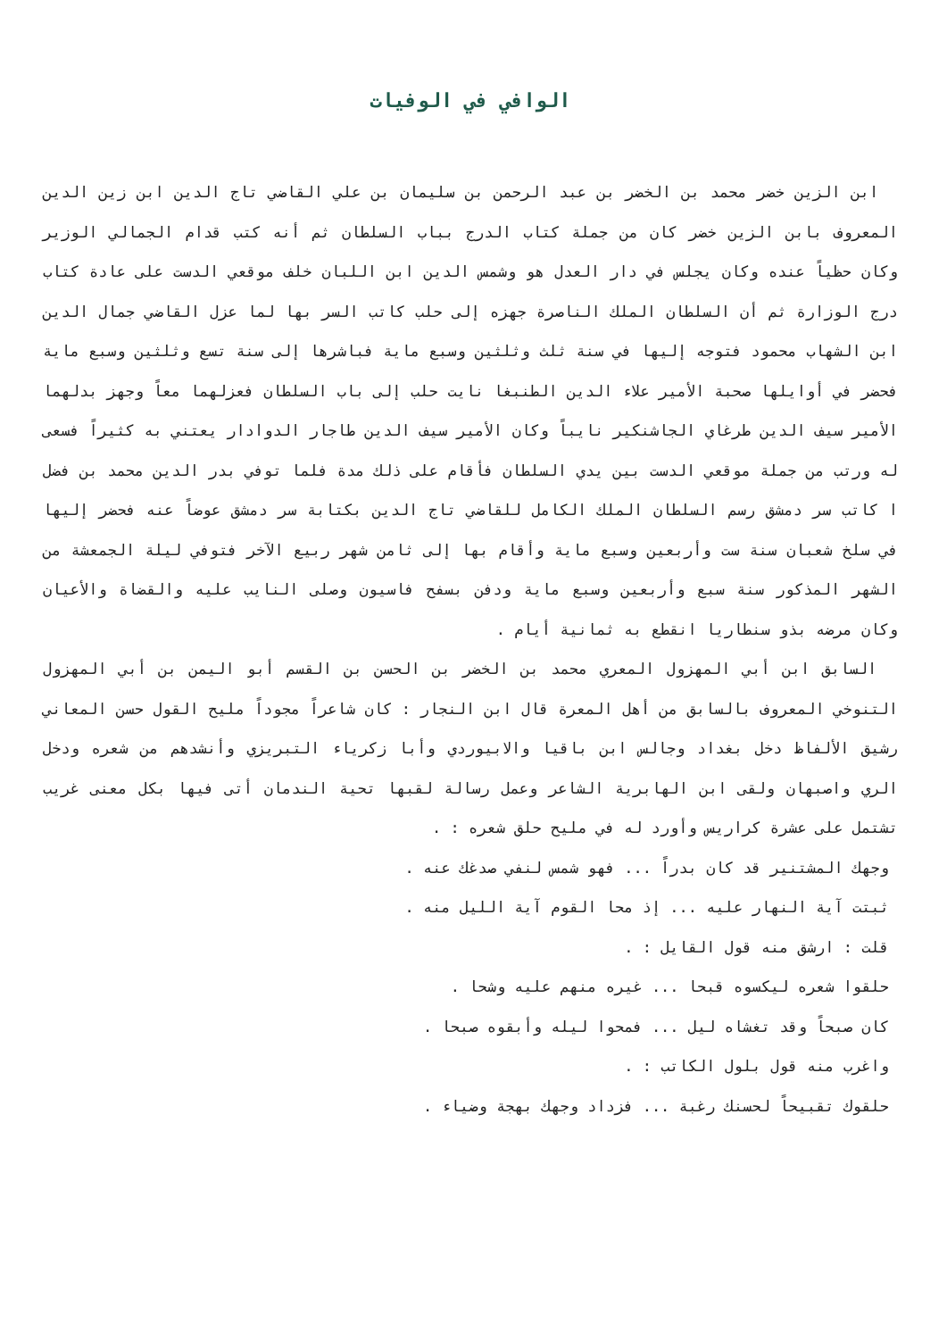الوافي في الوفيات
ابن الزين خضر محمد بن الخضر بن عبد الرحمن بن سليمان بن علي القاضي تاج الدين ابن زين الدين المعروف بابن الزين خضر كان من جملة كتاب الدرج بباب السلطان ثم أنه كتب قدام الجمالي الوزير وكان حظياً عنده وكان يجلس في دار العدل هو وشمس الدين ابن اللبان خلف موقعي الدست على عادة كتاب درج الوزارة ثم أن السلطان الملك الناصرة جهزه إلى حلب كاتب السر بها لما عزل القاضي جمال الدين ابن الشهاب محمود فتوجه إليها في سنة ثلث وثلثين وسبع ماية فباشرها إلى سنة تسع وثلثين وسبع ماية فحضر في أوايلها صحبة الأمير علاء الدين الطنبغا نايت حلب إلى باب السلطان فعزلهما معاً وجهز بدلهما الأمير سيف الدين طرغاي الجاشنكير نايباً وكان الأمير سيف الدين طاجار الدوادار يعتني به كثيراً فسعى له ورتب من جملة موقعي الدست بين يدي السلطان فأقام على ذلك مدة فلما توفي بدر الدين محمد بن فضل ا كاتب سر دمشق رسم السلطان الملك الكامل للقاضي تاج الدين بكتابة سر دمشق عوضاً عنه فحضر إليها في سلخ شعبان سنة ست وأربعين وسبع ماية وأقام بها إلى ثامن شهر ربيع الآخر فتوفي ليلة الجمعشة من الشهر المذكور سنة سبع وأربعين وسبع ماية ودفن بسفح فاسيون وصلى النايب عليه والقضاة والأعيان وكان مرضه بذو سنطاريا انقطع به ثمانية أيام .
السابق ابن أبي المهزول المعري محمد بن الخضر بن الحسن بن القسم أبو اليمن بن أبي المهزول التنوخي المعروف بالسابق من أهل المعرة قال ابن النجار : كان شاعراً مجوداً مليح القول حسن المعاني رشيق الألفاظ دخل بغداد وجالس ابن باقيا والابيوردي وأبا زكرياء التبريزي وأنشدهم من شعره ودخل الري واصبهان ولقى ابن الهابرية الشاعر وعمل رسالة لقبها تحية الندمان أتى فيها بكل معنى غريب تشتمل على عشرة كراريس وأورد له في مليح حلق شعره : .
وجهك المشتنير قد كان بدراً ... فهو شمس لنفي صدغك عنه .
ثبتت آية النهار عليه ... إذ محا القوم آية الليل منه .
قلت : ارشق منه قول القايل : .
حلقوا شعره ليكسوه قبحا ... غيره منهم عليه وشحا .
كان صبحاً وقد تغشاه ليل ... فمحوا ليله وأبقوه صبحا .
واغرب منه قول بلول الكاتب : .
حلقوك تقبيحاً لحسنك رغبة ... فزداد وجهك بهجة وضياء .